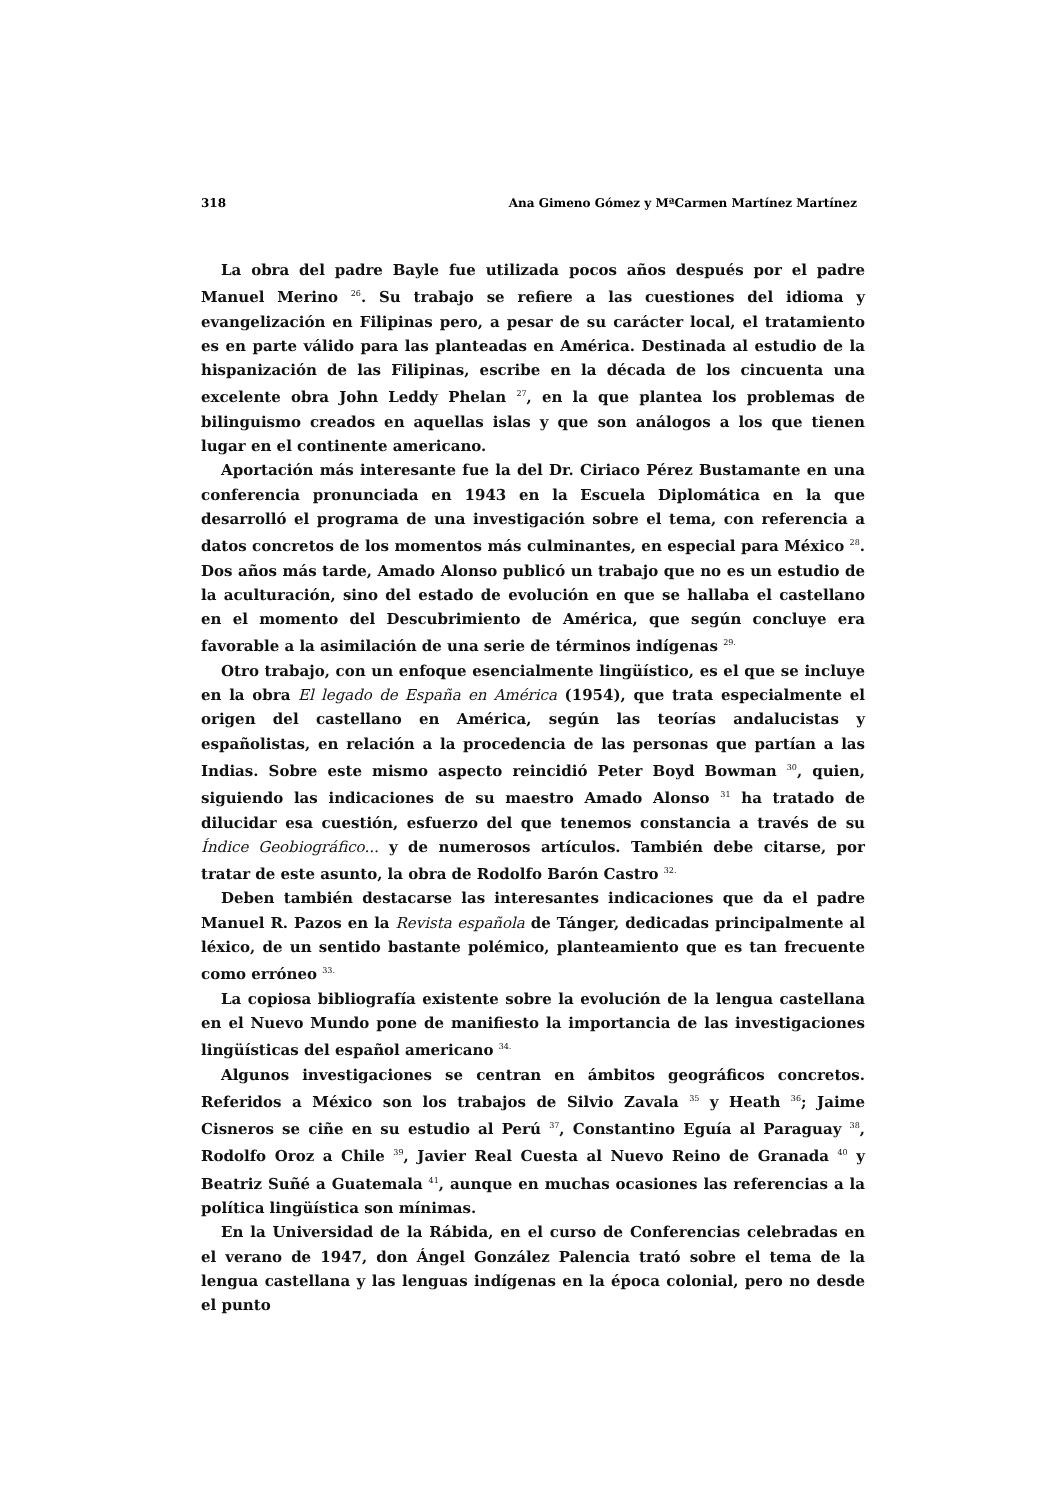318 Ana Gimeno Gómez y MªCarmen Martínez Martínez
La obra del padre Bayle fue utilizada pocos años después por el padre Manuel Merino <sup>26</sup>. Su trabajo se refiere a las cuestiones del idioma y evangelización en Filipinas pero, a pesar de su carácter local, el tratamiento es en parte válido para las planteadas en América. Destinada al estudio de la hispanización de las Filipinas, escribe en la década de los cincuenta una excelente obra John Leddy Phelan <sup>27</sup>, en la que plantea los problemas de bilinguismo creados en aquellas islas y que son análogos a los que tienen lugar en el continente americano.
Aportación más interesante fue la del Dr. Ciriaco Pérez Bustamante en una conferencia pronunciada en 1943 en la Escuela Diplomática en la que desarrolló el programa de una investigación sobre el tema, con referencia a datos concretos de los momentos más culminantes, en especial para México <sup>28</sup>. Dos años más tarde, Amado Alonso publicó un trabajo que no es un estudio de la aculturación, sino del estado de evolución en que se hallaba el castellano en el momento del Descubrimiento de América, que según concluye era favorable a la asimilación de una serie de términos indígenas <sup>29.</sup>
Otro trabajo, con un enfoque esencialmente lingüístico, es el que se incluye en la obra El legado de España en América (1954), que trata especialmente el origen del castellano en América, según las teorías andalucistas y españolistas, en relación a la procedencia de las personas que partían a las Indias. Sobre este mismo aspecto reincidió Peter Boyd Bowman <sup>30</sup>, quien, siguiendo las indicaciones de su maestro Amado Alonso <sup>31</sup> ha tratado de dilucidar esa cuestión, esfuerzo del que tenemos constancia a través de su Índice Geobiográfico... y de numerosos artículos. También debe citarse, por tratar de este asunto, la obra de Rodolfo Barón Castro <sup>32.</sup>
Deben también destacarse las interesantes indicaciones que da el padre Manuel R. Pazos en la Revista española de Tánger, dedicadas principalmente al léxico, de un sentido bastante polémico, planteamiento que es tan frecuente como erróneo <sup>33.</sup>
La copiosa bibliografía existente sobre la evolución de la lengua castellana en el Nuevo Mundo pone de manifiesto la importancia de las investigaciones lingüísticas del español americano <sup>34.</sup>
Algunos investigaciones se centran en ámbitos geográficos concretos. Referidos a México son los trabajos de Silvio Zavala <sup>35</sup> y Heath <sup>36</sup>; Jaime Cisneros se ciñe en su estudio al Perú <sup>37</sup>, Constantino Eguía al Paraguay <sup>38</sup>, Rodolfo Oroz a Chile <sup>39</sup>, Javier Real Cuesta al Nuevo Reino de Granada <sup>40</sup> y Beatriz Suñé a Guatemala <sup>41</sup>, aunque en muchas ocasiones las referencias a la política lingüística son mínimas.
En la Universidad de la Rábida, en el curso de Conferencias celebradas en el verano de 1947, don Ángel González Palencia trató sobre el tema de la lengua castellana y las lenguas indígenas en la época colonial, pero no desde el punto